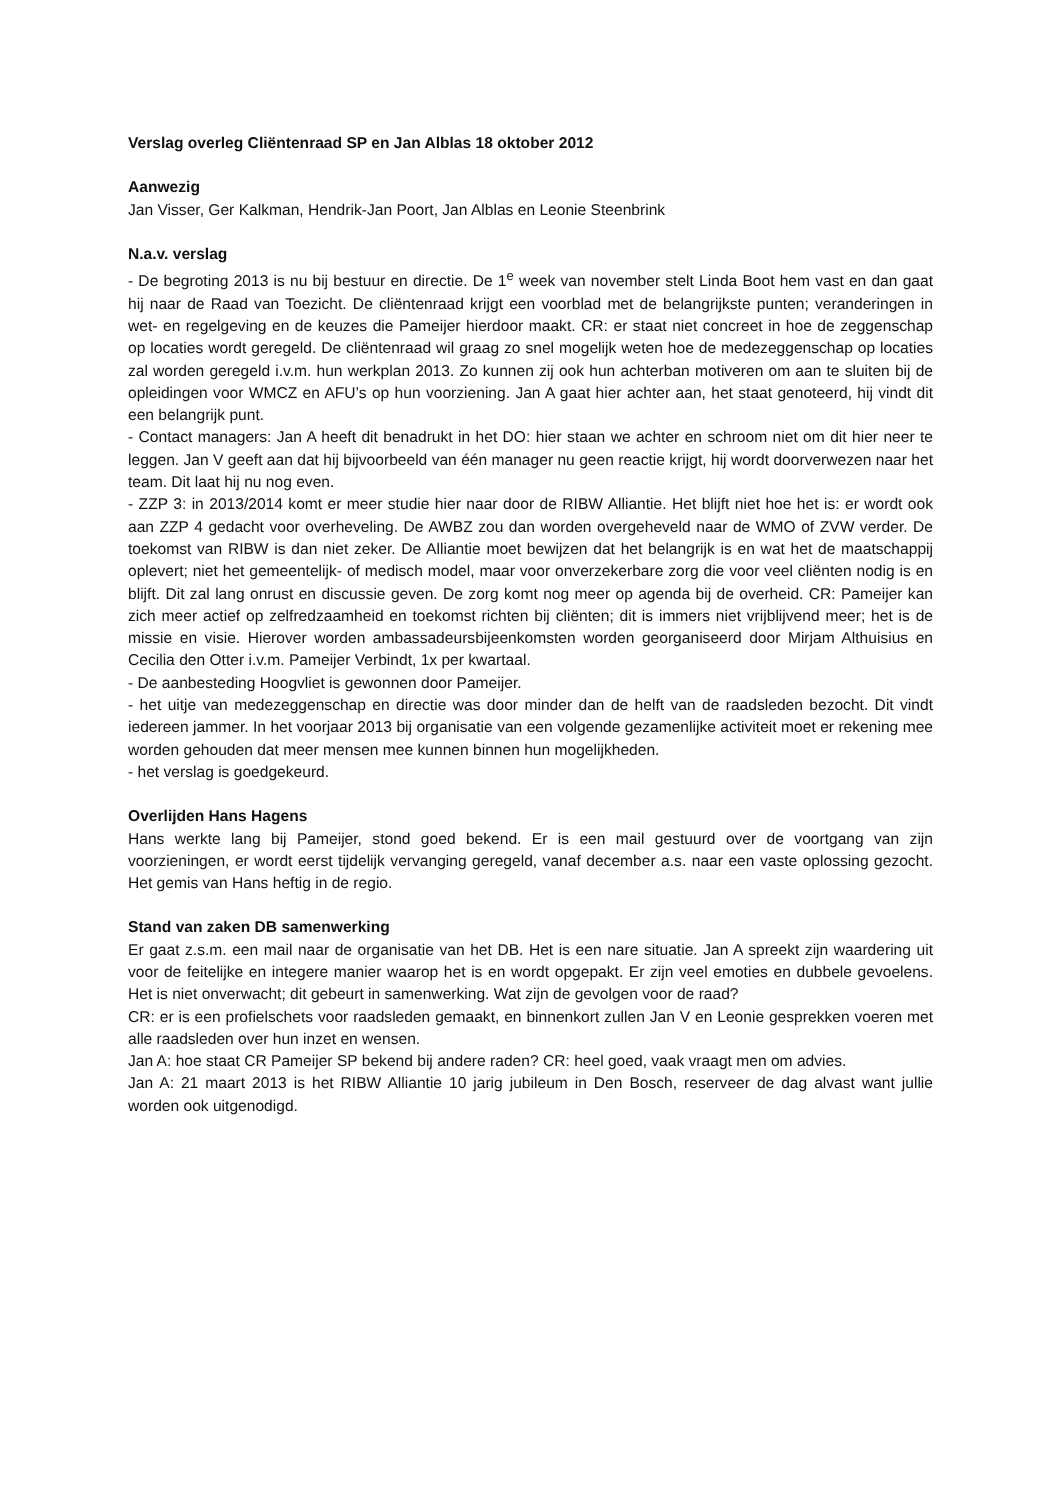Verslag overleg Cliëntenraad SP en Jan Alblas 18 oktober 2012
Aanwezig
Jan Visser, Ger Kalkman, Hendrik-Jan Poort, Jan Alblas en Leonie Steenbrink
N.a.v. verslag
- De begroting 2013 is nu bij bestuur en directie. De 1<sup>e</sup> week van november stelt Linda Boot hem vast en dan gaat hij naar de Raad van Toezicht. De cliëntenraad krijgt een voorblad met de belangrijkste punten; veranderingen in wet- en regelgeving en de keuzes die Pameijer hierdoor maakt. CR: er staat niet concreet in hoe de zeggenschap op locaties wordt geregeld. De cliëntenraad wil graag zo snel mogelijk weten hoe de medezeggenschap op locaties zal worden geregeld i.v.m. hun werkplan 2013. Zo kunnen zij ook hun achterban motiveren om aan te sluiten bij de opleidingen voor WMCZ en AFU’s op hun voorziening. Jan A gaat hier achter aan, het staat genoteerd, hij vindt dit een belangrijk punt.
- Contact managers: Jan A heeft dit benadrukt in het DO: hier staan we achter en schroom niet om dit hier neer te leggen. Jan V geeft aan dat hij bijvoorbeeld van één manager nu geen reactie krijgt, hij wordt doorverwezen naar het team. Dit laat hij nu nog even.
- ZZP 3: in 2013/2014 komt er meer studie hier naar door de RIBW Alliantie. Het blijft niet hoe het is: er wordt ook aan ZZP 4 gedacht voor overheveling. De AWBZ zou dan worden overgeheveld naar de WMO of ZVW verder. De toekomst van RIBW is dan niet zeker. De Alliantie moet bewijzen dat het belangrijk is en wat het de maatschappij oplevert; niet het gemeentelijk- of medisch model, maar voor onverzekerbare zorg die voor veel cliënten nodig is en blijft. Dit zal lang onrust en discussie geven. De zorg komt nog meer op agenda bij de overheid. CR: Pameijer kan zich meer actief op zelfredzaamheid en toekomst richten bij cliënten; dit is immers niet vrijblijvend meer; het is de missie en visie. Hierover worden ambassadeursbijeenkomsten worden georganiseerd door Mirjam Althuisius en Cecilia den Otter i.v.m. Pameijer Verbindt, 1x per kwartaal.
- De aanbesteding Hoogvliet is gewonnen door Pameijer.
- het uitje van medezeggenschap en directie was door minder dan de helft van de raadsleden bezocht. Dit vindt iedereen jammer. In het voorjaar 2013 bij organisatie van een volgende gezamenlijke activiteit moet er rekening mee worden gehouden dat meer mensen mee kunnen binnen hun mogelijkheden.
- het verslag is goedgekeurd.
Overlijden Hans Hagens
Hans werkte lang bij Pameijer, stond goed bekend. Er is een mail gestuurd over de voortgang van zijn voorzieningen, er wordt eerst tijdelijk vervanging geregeld, vanaf december a.s. naar een vaste oplossing gezocht. Het gemis van Hans heftig in de regio.
Stand van zaken DB samenwerking
Er gaat z.s.m. een mail naar de organisatie van het DB. Het is een nare situatie. Jan A spreekt zijn waardering uit voor de feitelijke en integere manier waarop het is en wordt opgepakt. Er zijn veel emoties en dubbele gevoelens. Het is niet onverwacht; dit gebeurt in samenwerking. Wat zijn de gevolgen voor de raad?
CR: er is een profielschets voor raadsleden gemaakt, en binnenkort zullen Jan V en Leonie gesprekken voeren met alle raadsleden over hun inzet en wensen.
Jan A: hoe staat CR Pameijer SP bekend bij andere raden? CR: heel goed, vaak vraagt men om advies.
Jan A: 21 maart 2013 is het RIBW Alliantie 10 jarig jubileum in Den Bosch, reserveer de dag alvast want jullie worden ook uitgenodigd.